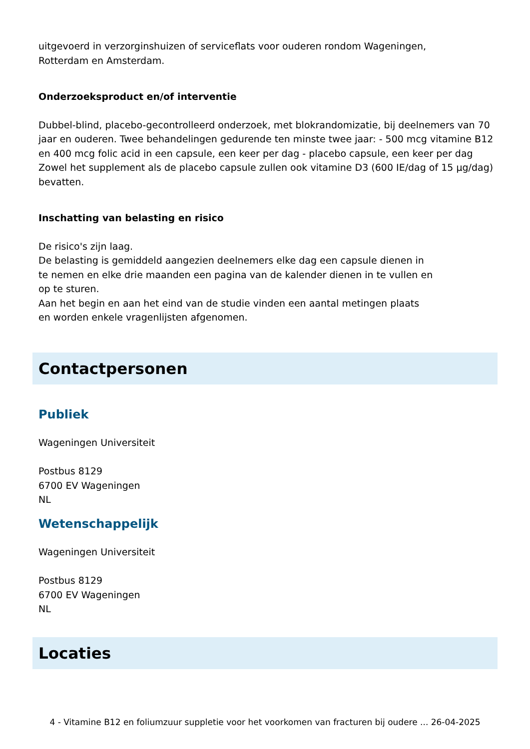uitgevoerd in verzorginshuizen of serviceflats voor ouderen rondom Wageningen,
Rotterdam en Amsterdam.
Onderzoeksproduct en/of interventie
Dubbel-blind, placebo-gecontrolleerd onderzoek, met blokrandomizatie, bij deelnemers van 70 jaar en ouderen. Twee behandelingen gedurende ten minste twee jaar: - 500 mcg vitamine B12 en 400 mcg folic acid in een capsule, een keer per dag - placebo capsule, een keer per dag Zowel het supplement als de placebo capsule zullen ook vitamine D3 (600 IE/dag of 15 µg/dag) bevatten.
Inschatting van belasting en risico
De risico's zijn laag.
De belasting is gemiddeld aangezien deelnemers elke dag een capsule dienen in
te nemen en elke drie maanden een pagina van de kalender dienen in te vullen en
op te sturen.
Aan het begin en aan het eind van de studie vinden een aantal metingen plaats
en worden enkele vragenlijsten afgenomen.
Contactpersonen
Publiek
Wageningen Universiteit
Postbus 8129
6700 EV Wageningen
NL
Wetenschappelijk
Wageningen Universiteit
Postbus 8129
6700 EV Wageningen
NL
Locaties
4 - Vitamine B12 en foliumzuur suppletie voor het voorkomen van fracturen bij oudere ... 26-04-2025